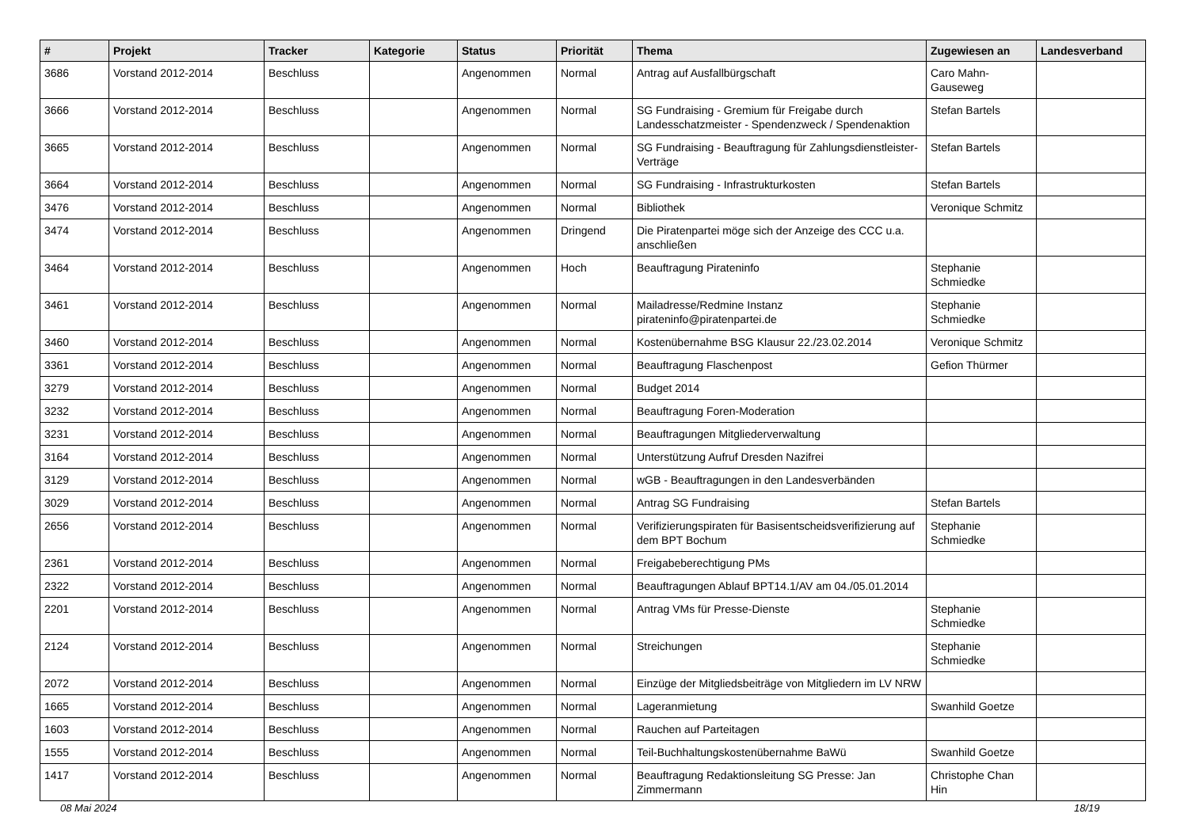| # | Projekt | Tracker | Kategorie | Status | Priorität | Thema | Zugewiesen an | Landesverband |
| --- | --- | --- | --- | --- | --- | --- | --- | --- |
| 3686 | Vorstand 2012-2014 | Beschluss | | Angenommen | Normal | Antrag auf Ausfallbürgschaft | Caro Mahn-Gauseweg | |
| 3666 | Vorstand 2012-2014 | Beschluss | | Angenommen | Normal | SG Fundraising - Gremium für Freigabe durch Landesschatzmeister - Spendenzweck / Spendenaktion | Stefan Bartels | |
| 3665 | Vorstand 2012-2014 | Beschluss | | Angenommen | Normal | SG Fundraising - Beauftragung für Zahlungsdienstleister-Verträge | Stefan Bartels | |
| 3664 | Vorstand 2012-2014 | Beschluss | | Angenommen | Normal | SG Fundraising - Infrastrukturkosten | Stefan Bartels | |
| 3476 | Vorstand 2012-2014 | Beschluss | | Angenommen | Normal | Bibliothek | Veronique Schmitz | |
| 3474 | Vorstand 2012-2014 | Beschluss | | Angenommen | Dringend | Die Piratenpartei möge sich der Anzeige des CCC u.a. anschließen | | |
| 3464 | Vorstand 2012-2014 | Beschluss | | Angenommen | Hoch | Beauftragung Pirateninfo | Stephanie Schmiedke | |
| 3461 | Vorstand 2012-2014 | Beschluss | | Angenommen | Normal | Mailadresse/Redmine Instanz pirateninfo@piratenpartei.de | Stephanie Schmiedke | |
| 3460 | Vorstand 2012-2014 | Beschluss | | Angenommen | Normal | Kostenübernahme BSG Klausur 22./23.02.2014 | Veronique Schmitz | |
| 3361 | Vorstand 2012-2014 | Beschluss | | Angenommen | Normal | Beauftragung Flaschenpost | Gefion Thürmer | |
| 3279 | Vorstand 2012-2014 | Beschluss | | Angenommen | Normal | Budget 2014 | | |
| 3232 | Vorstand 2012-2014 | Beschluss | | Angenommen | Normal | Beauftragung Foren-Moderation | | |
| 3231 | Vorstand 2012-2014 | Beschluss | | Angenommen | Normal | Beauftragungen Mitgliederverwaltung | | |
| 3164 | Vorstand 2012-2014 | Beschluss | | Angenommen | Normal | Unterstützung Aufruf Dresden Nazifrei | | |
| 3129 | Vorstand 2012-2014 | Beschluss | | Angenommen | Normal | wGB - Beauftragungen in den Landesverbänden | | |
| 3029 | Vorstand 2012-2014 | Beschluss | | Angenommen | Normal | Antrag SG Fundraising | Stefan Bartels | |
| 2656 | Vorstand 2012-2014 | Beschluss | | Angenommen | Normal | Verifizierungspiraten für Basisentscheidsverifizierung auf dem BPT Bochum | Stephanie Schmiedke | |
| 2361 | Vorstand 2012-2014 | Beschluss | | Angenommen | Normal | Freigabeberechtigung PMs | | |
| 2322 | Vorstand 2012-2014 | Beschluss | | Angenommen | Normal | Beauftragungen Ablauf BPT14.1/AV am 04./05.01.2014 | | |
| 2201 | Vorstand 2012-2014 | Beschluss | | Angenommen | Normal | Antrag VMs für Presse-Dienste | Stephanie Schmiedke | |
| 2124 | Vorstand 2012-2014 | Beschluss | | Angenommen | Normal | Streichungen | Stephanie Schmiedke | |
| 2072 | Vorstand 2012-2014 | Beschluss | | Angenommen | Normal | Einzüge der Mitgliedsbeiträge von Mitgliedern im LV NRW | | |
| 1665 | Vorstand 2012-2014 | Beschluss | | Angenommen | Normal | Lageranmietung | Swanhild Goetze | |
| 1603 | Vorstand 2012-2014 | Beschluss | | Angenommen | Normal | Rauchen auf Parteitagen | | |
| 1555 | Vorstand 2012-2014 | Beschluss | | Angenommen | Normal | Teil-Buchhaltungskostenübernahme BaWü | Swanhild Goetze | |
| 1417 | Vorstand 2012-2014 | Beschluss | | Angenommen | Normal | Beauftragung Redaktionsleitung SG Presse: Jan Zimmermann | Christophe Chan Hin | |
08 Mai 2024 18/19